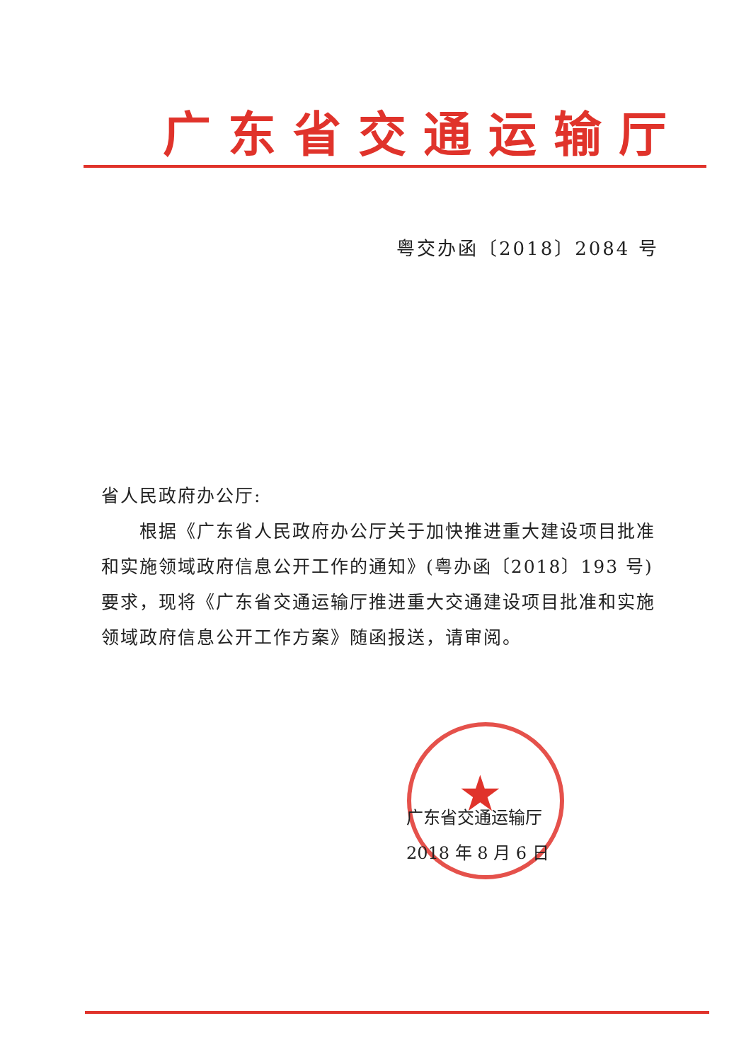广东省交通运输厅
粤交办函〔2018〕2084 号
省人民政府办公厅:
  根据《广东省人民政府办公厅关于加快推进重大建设项目批准和实施领域政府信息公开工作的通知》(粤办函〔2018〕193 号)要求，现将《广东省交通运输厅推进重大交通建设项目批准和实施领域政府信息公开工作方案》随函报送，请审阅。
★
广东省交通运输厅
2018 年 8 月 6 日